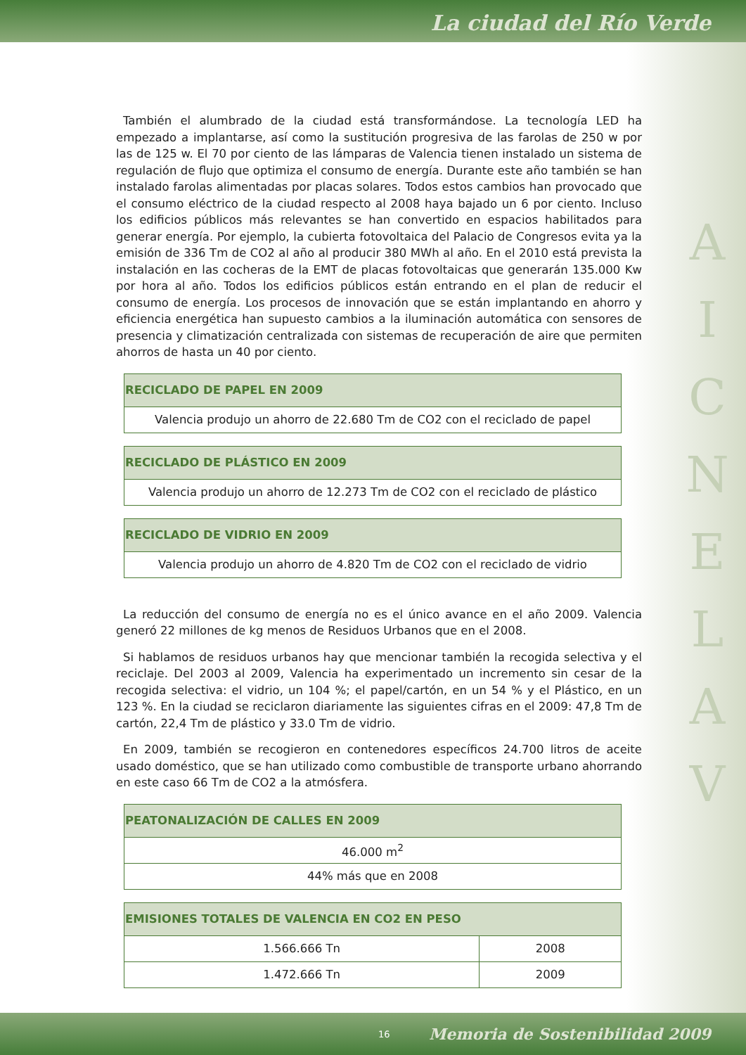La ciudad del Río Verde
A
I
C
N
E
L
A
V
También el alumbrado de la ciudad está transformándose. La tecnología LED ha empezado a implantarse, así como la sustitución progresiva de las farolas de 250 w por las de 125 w. El 70 por ciento de las lámparas de Valencia tienen instalado un sistema de regulación de flujo que optimiza el consumo de energía. Durante este año también se han instalado farolas alimentadas por placas solares. Todos estos cambios han provocado que el consumo eléctrico de la ciudad respecto al 2008 haya bajado un 6 por ciento. Incluso los edificios públicos más relevantes se han convertido en espacios habilitados para generar energía. Por ejemplo, la cubierta fotovoltaica del Palacio de Congresos evita ya la emisión de 336 Tm de CO2 al año al producir 380 MWh al año. En el 2010 está prevista la instalación en las cocheras de la EMT de placas fotovoltaicas que generarán 135.000 Kw por hora al año. Todos los edificios públicos están entrando en el plan de reducir el consumo de energía. Los procesos de innovación que se están implantando en ahorro y eficiencia energética han supuesto cambios a la iluminación automática con sensores de presencia y climatización centralizada con sistemas de recuperación de aire que permiten ahorros de hasta un 40 por ciento.
| RECICLADO DE PAPEL EN 2009 |
| --- |
| Valencia produjo un ahorro de 22.680 Tm de CO2 con el reciclado de papel |
| RECICLADO DE PLÁSTICO EN 2009 |
| --- |
| Valencia produjo un ahorro de 12.273 Tm de CO2 con el reciclado de plástico |
| RECICLADO DE VIDRIO EN 2009 |
| --- |
| Valencia produjo un ahorro de 4.820 Tm de CO2 con el reciclado de vidrio |
La reducción del consumo de energía no es el único avance en el año 2009. Valencia generó 22 millones de kg menos de Residuos Urbanos que en el 2008.
Si hablamos de residuos urbanos hay que mencionar también la recogida selectiva y el reciclaje. Del 2003 al 2009, Valencia ha experimentado un incremento sin cesar de la recogida selectiva: el vidrio, un 104 %; el papel/cartón, en un 54 % y el Plástico, en un 123 %. En la ciudad se reciclaron diariamente las siguientes cifras en el 2009: 47,8 Tm de cartón, 22,4 Tm de plástico y 33.0 Tm de vidrio.
En 2009, también se recogieron en contenedores específicos 24.700 litros de aceite usado doméstico, que se han utilizado como combustible de transporte urbano ahorrando en este caso 66 Tm de CO2 a la atmósfera.
| PEATONALIZACIÓN DE CALLES EN 2009 |
| --- |
| 46.000 m<sup>2</sup> |
| 44% más que en 2008 |
| EMISIONES TOTALES DE VALENCIA EN CO2 EN PESO | |
| --- | --- |
| 1.566.666 Tn | 2008 |
| 1.472.666 Tn | 2009 |
16 Memoria de Sostenibilidad 2009